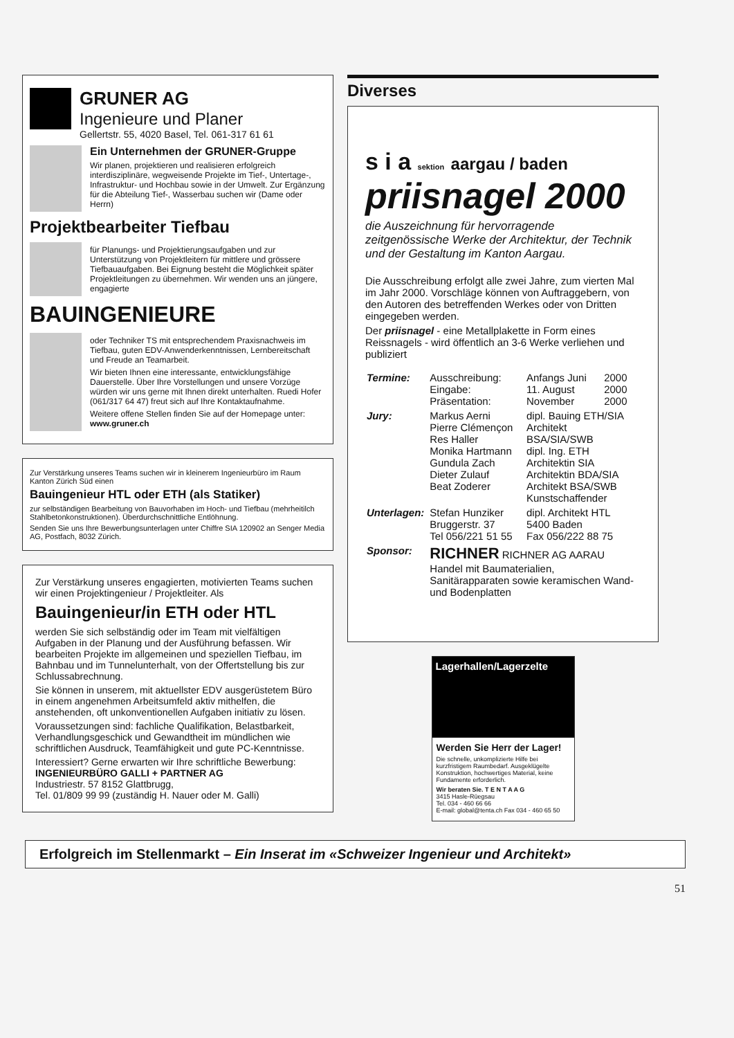GRUNER AG
Ingenieure und Planer
Gellertstr. 55, 4020 Basel, Tel. 061-317 61 61
Ein Unternehmen der GRUNER-Gruppe
Wir planen, projektieren und realisieren erfolgreich interdisziplinäre, wegweisende Projekte im Tief-, Untertage-, Infrastruktur- und Hochbau sowie in der Umwelt. Zur Ergänzung für die Abteilung Tief-, Wasserbau suchen wir (Dame oder Herrn)
Projektbearbeiter Tiefbau
für Planungs- und Projektierungsaufgaben und zur Unterstützung von Projektleitern für mittlere und grössere Tiefbauaufgaben. Bei Eignung besteht die Möglichkeit später Projektleitungen zu übernehmen. Wir wenden uns an jüngere, engagierte
BAUINGENIEURE
oder Techniker TS mit entsprechendem Praxisnachweis im Tiefbau, guten EDV-Anwenderkenntnissen, Lernbereitschaft und Freude an Teamarbeit.
Wir bieten Ihnen eine interessante, entwicklungsfähige Dauerstelle. Über Ihre Vorstellungen und unsere Vorzüge würden wir uns gerne mit Ihnen direkt unterhalten. Ruedi Hofer (061/317 64 47) freut sich auf Ihre Kontaktaufnahme.
Weitere offene Stellen finden Sie auf der Homepage unter: www.gruner.ch
Zur Verstärkung unseres Teams suchen wir in kleinerem Ingenieurbüro im Raum Kanton Zürich Süd einen
Bauingenieur HTL oder ETH (als Statiker)
zur selbständigen Bearbeitung von Bauvorhaben im Hoch- und Tiefbau (mehrheitilch Stahlbetonkonstruktionen). Überdurchschnittliche Entlöhnung.
Senden Sie uns Ihre Bewerbungsunterlagen unter Chiffre SIA 120902 an Senger Media AG, Postfach, 8032 Zürich.
Zur Verstärkung unseres engagierten, motivierten Teams suchen wir einen Projektingenieur / Projektleiter. Als
Bauingenieur/in ETH oder HTL
werden Sie sich selbständig oder im Team mit vielfältigen Aufgaben in der Planung und der Ausführung befassen. Wir bearbeiten Projekte im allgemeinen und speziellen Tiefbau, im Bahnbau und im Tunnelunterhalt, von der Offertstellung bis zur Schlussabrechnung.
Sie können in unserem, mit aktuellster EDV ausgerüstetem Büro in einem angenehmen Arbeitsumfeld aktiv mithelfen, die anstehenden, oft unkonventionellen Aufgaben initiativ zu lösen.
Voraussetzungen sind: fachliche Qualifikation, Belastbarkeit, Verhandlungsgeschick und Gewandtheit im mündlichen wie schriftlichen Ausdruck, Teamfähigkeit und gute PC-Kenntnisse.
Interessiert? Gerne erwarten wir Ihre schriftliche Bewerbung:
INGENIEURBÜRO GALLI + PARTNER AG
Industriestr. 57 8152 Glattbrugg,
Tel. 01/809 99 99 (zuständig H. Nauer oder M. Galli)
Diverses
s i a sektion aargau / baden
priisnagel 2000
die Auszeichnung für hervorragende zeitgenössische Werke der Architektur, der Technik und der Gestaltung im Kanton Aargau.
Die Ausschreibung erfolgt alle zwei Jahre, zum vierten Mal im Jahr 2000. Vorschläge können von Auftraggebern, von den Autoren des betreffenden Werkes oder von Dritten eingegeben werden.
Der priisnagel - eine Metallplakette in Form eines Reissnagels - wird öffentlich an 3-6 Werke verliehen und publiziert
| Termine: | Ausschreibung: Eingabe: Präsentation: | Anfangs Juni 11. August November | 2000 2000 2000 |
| Jury: | Markus Aerni Pierre Clémençon Res Haller Monika Hartmann Gundula Zach Dieter Zulauf Beat Zoderer | dipl. Bauing ETH/SIA Architekt BSA/SIA/SWB dipl. Ing. ETH Architektin SIA Architektin BDA/SIA Architekt BSA/SWB Kunstschaffender | |
| Unterlagen: | Stefan Hunziker Bruggerstr. 37 Tel 056/221 51 55 | dipl. Architekt HTL 5400 Baden Fax 056/222 88 75 | |
| Sponsor: | RICHNER RICHNER AG AARAU Handel mit Baumaterialien, Sanitärapparaten sowie keramischen Wand- und Bodenplatten | | |
Lagerhallen/Lagerzelte
Werden Sie Herr der Lager!
Die schnelle, unkomplizierte Hilfe bei kurzfristigem Raumbedarf. Ausgeklügelte Konstruktion, hochwertiges Material, keine Fundamente erforderlich.
Wir beraten Sie. T E N T A A G
3415 Hasle-Rüegsau
Tel. 034 - 460 66 66
E-mail: global@tenta.ch Fax 034 - 460 65 50
Erfolgreich im Stellenmarkt – Ein Inserat im «Schweizer Ingenieur und Architekt»
51